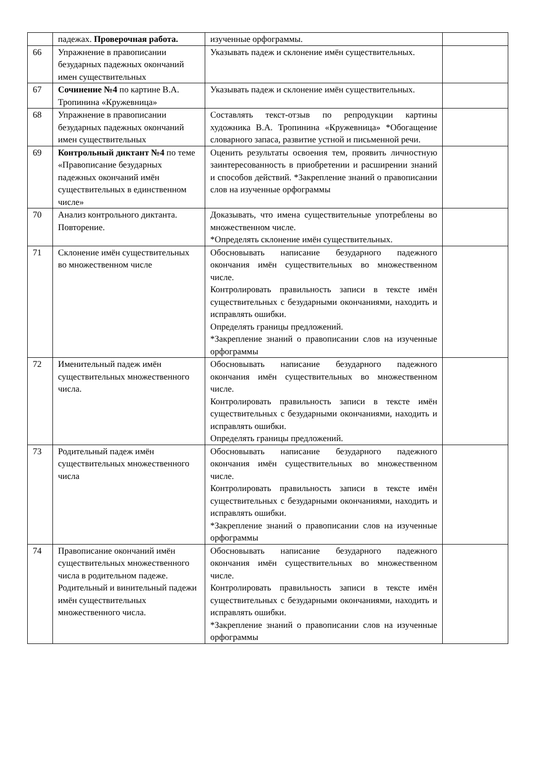| | падежах. Проверочная работа. | изученные орфограммы. | |
| 66 | Упражнение в правописании безударных падежных окончаний имен существительных | Указывать падеж и склонение имён существительных. | |
| 67 | Сочинение №4 по картине В.А. Тропинина «Кружевница» | Указывать падеж и склонение имён существительных. | |
| 68 | Упражнение в правописании безударных падежных окончаний имен существительных | Составлять текст-отзыв по репродукции картины художника В.А. Тропинина «Кружевница» *Обогащение словарного запаса, развитие устной и письменной речи. | |
| 69 | Контрольный диктант №4 по теме «Правописание безударных падежных окончаний имён существительных в единственном числе» | Оценить результаты освоения тем, проявить личностную заинтересованность в приобретении и расширении знаний и способов действий. *Закрепление знаний о правописании слов на изученные орфограммы | |
| 70 | Анализ контрольного диктанта. Повторение. | Доказывать, что имена существительные употреблены во множественном числе. *Определять склонение имён существительных. | |
| 71 | Склонение имён существительных во множественном числе | Обосновывать написание безударного падежного окончания имён существительных во множественном числе. Контролировать правильность записи в тексте имён существительных с безударными окончаниями, находить и исправлять ошибки. Определять границы предложений. *Закрепление знаний о правописании слов на изученные орфограммы | |
| 72 | Именительный падеж имён существительных множественного числа. | Обосновывать написание безударного падежного окончания имён существительных во множественном числе. Контролировать правильность записи в тексте имён существительных с безударными окончаниями, находить и исправлять ошибки. Определять границы предложений. | |
| 73 | Родительный падеж имён существительных множественного числа | Обосновывать написание безударного падежного окончания имён существительных во множественном числе. Контролировать правильность записи в тексте имён существительных с безударными окончаниями, находить и исправлять ошибки. *Закрепление знаний о правописании слов на изученные орфограммы | |
| 74 | Правописание окончаний имён существительных множественного числа в родительном падеже. Родительный и винительный падежи имён существительных множественного числа. | Обосновывать написание безударного падежного окончания имён существительных во множественном числе. Контролировать правильность записи в тексте имён существительных с безударными окончаниями, находить и исправлять ошибки. *Закрепление знаний о правописании слов на изученные орфограммы | |